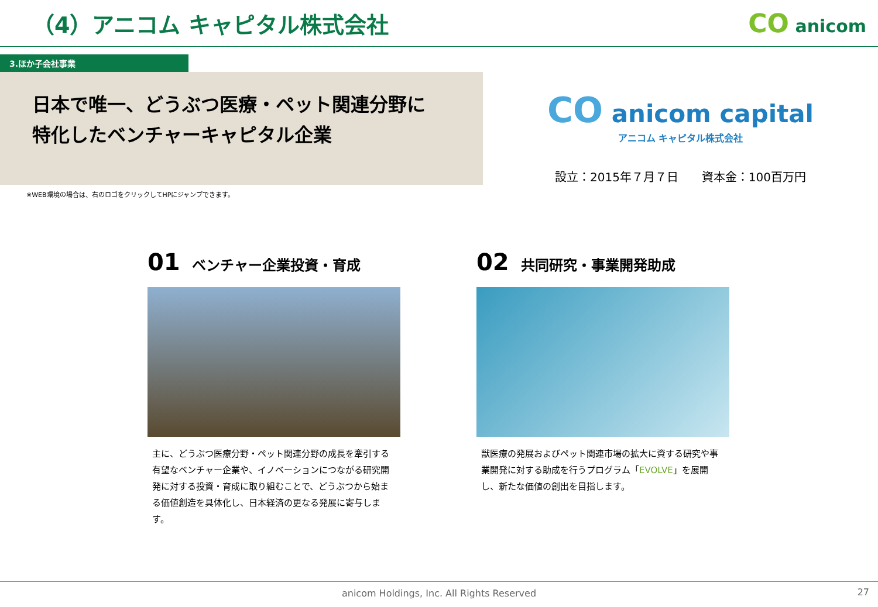（4）アニコム キャピタル株式会社
CO anicom
3.ほか子会社事業
日本で唯一、どうぶつ医療・ペット関連分野に
特化したベンチャーキャピタル企業
CO anicom capital
アニコム キャピタル株式会社
設立：2015年７月７日　　資本金：100百万円
※WEB環境の場合は、右のロゴをクリックしてHPにジャンプできます。
01 ベンチャー企業投資・育成
主に、どうぶつ医療分野・ペット関連分野の成長を牽引する有望なベンチャー企業や、イノベーションにつながる研究開発に対する投資・育成に取り組むことで、どうぶつから始まる価値創造を具体化し、日本経済の更なる発展に寄与します。
02 共同研究・事業開発助成
獣医療の発展およびペット関連市場の拡大に資する研究や事業開発に対する助成を行うプログラム「EVOLVE」を展開し、新たな価値の創出を目指します。
anicom Holdings, Inc. All Rights Reserved 27